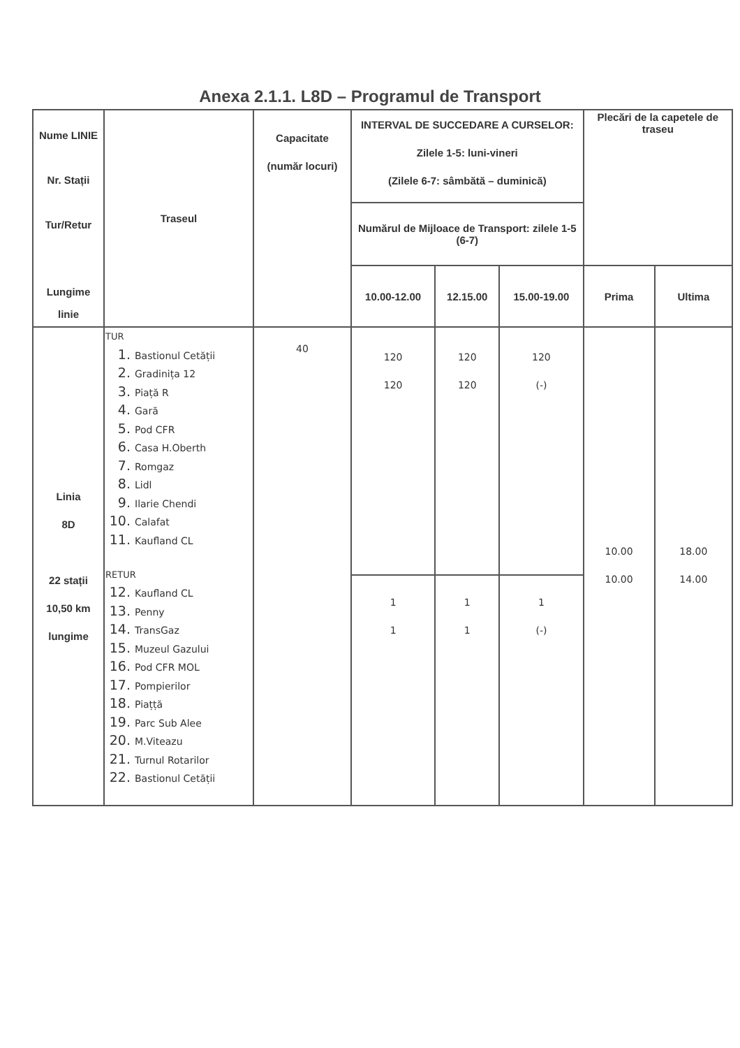Anexa 2.1.1. L8D – Programul de Transport
| Nume LINIE Nr. Stații Tur/Retur Lungime linie | Traseul | Capacitate (număr locuri) | INTERVAL DE SUCCEDARE A CURSELOR: Zilele 1-5: luni-vineri (Zilele 6-7: sâmbătă – duminică) | | | Plecări de la capetele de traseu | |
| --- | --- | --- | --- | --- | --- | --- | --- |
| | | | Numărul de Mijloace de Transport: zilele 1-5 (6-7) | | | | |
| | | | 10.00-12.00 | 12.15.00 | 15.00-19.00 | Prima | Ultima |
| Linia 8D 22 stații 10,50 km lungime | TUR 1. Bastionul Cetății 2. Gradinița 12 3. Piață R 4. Gară 5. Pod CFR 6. Casa H.Oberth 7. Romgaz 8. Lidl 9. Ilarie Chendi 10. Calafat 11. Kaufland CL RETUR 12. Kaufland CL 13. Penny 14. TransGaz 15. Muzeul Gazului 16. Pod CFR MOL 17. Pompierilor 18. Piațță 19. Parc Sub Alee 20. M.Viteazu 21. Turnul Rotarilor 22. Bastionul Cetății | 40 | 120 120 | 120 120 | 120 (-) | 10.00 10.00 | 18.00 14.00 |
| | | | 1 1 | 1 1 | 1 (-) | | |